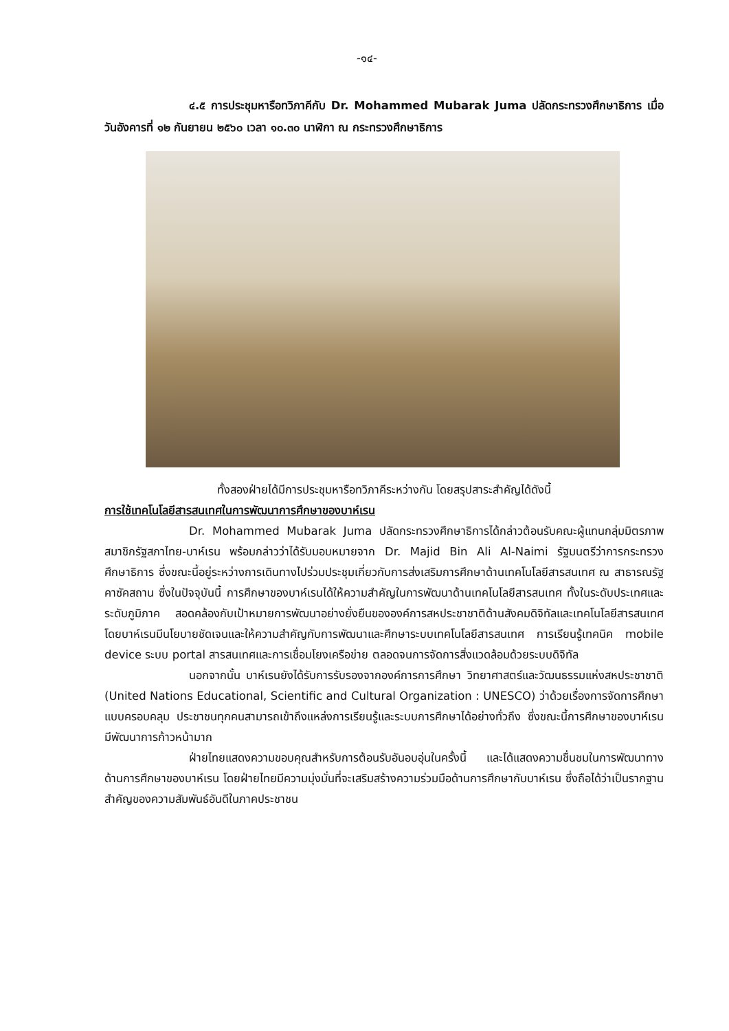-๑๔-
๔.๕ การประชุมหารือทวิภาคีกับ Dr. Mohammed Mubarak Juma ปลัดกระทรวงศึกษาธิการ เมื่อวันอังคารที่ ๑๒ กันยายน ๒๕๖๐ เวลา ๑๐.๓๐ นาฬิกา ณ กระทรวงศึกษาธิการ
ทั้งสองฝ่ายได้มีการประชุมหารือทวิภาคีระหว่างกัน โดยสรุปสาระสำคัญได้ดังนี้
การใช้เทคโนโลยีสารสนเทศในการพัฒนาการศึกษาของบาห์เรน
Dr. Mohammed Mubarak Juma ปลัดกระทรวงศึกษาธิการได้กล่าวต้อนรับคณะผู้แทนกลุ่มมิตรภาพสมาชิกรัฐสภาไทย-บาห์เรน พร้อมกล่าวว่าได้รับมอบหมายจาก Dr. Majid Bin Ali Al-Naimi รัฐมนตรีว่าการกระทรวงศึกษาธิการ ซึ่งขณะนี้อยู่ระหว่างการเดินทางไปร่วมประชุมเกี่ยวกับการส่งเสริมการศึกษาด้านเทคโนโลยีสารสนเทศ ณ สาธารณรัฐคาซัคสถาน ซึ่งในปัจจุบันนี้ การศึกษาของบาห์เรนได้ให้ความสำคัญในการพัฒนาด้านเทคโนโลยีสารสนเทศ ทั้งในระดับประเทศและระดับภูมิภาค สอดคล้องกับเป้าหมายการพัฒนาอย่างยั่งยืนขององค์การสหประชาชาติด้านสังคมดิจิทัลและเทคโนโลยีสารสนเทศ โดยบาห์เรนมีนโยบายชัดเจนและให้ความสำคัญกับการพัฒนาและศึกษาระบบเทคโนโลยีสารสนเทศ การเรียนรู้เทคนิค mobile device ระบบ portal สารสนเทศและการเชื่อมโยงเครือข่าย ตลอดจนการจัดการสิ่งแวดล้อมด้วยระบบดิจิทัล
นอกจากนั้น บาห์เรนยังได้รับการรับรองจากองค์การการศึกษา วิทยาศาสตร์และวัฒนธรรมแห่งสหประชาชาติ (United Nations Educational, Scientific and Cultural Organization : UNESCO) ว่าด้วยเรื่องการจัดการศึกษาแบบครอบคลุม ประชาชนทุกคนสามารถเข้าถึงแหล่งการเรียนรู้และระบบการศึกษาได้อย่างทั่วถึง ซึ่งขณะนี้การศึกษาของบาห์เรนมีพัฒนาการก้าวหน้ามาก
ฝ่ายไทยแสดงความขอบคุณสำหรับการต้อนรับอันอบอุ่นในครั้งนี้ และได้แสดงความชื่นชมในการพัฒนาทางด้านการศึกษาของบาห์เรน โดยฝ่ายไทยมีความมุ่งมั่นที่จะเสริมสร้างความร่วมมือด้านการศึกษากับบาห์เรน ซึ่งถือได้ว่าเป็นรากฐานสำคัญของความสัมพันธ์อันดีในภาคประชาชน